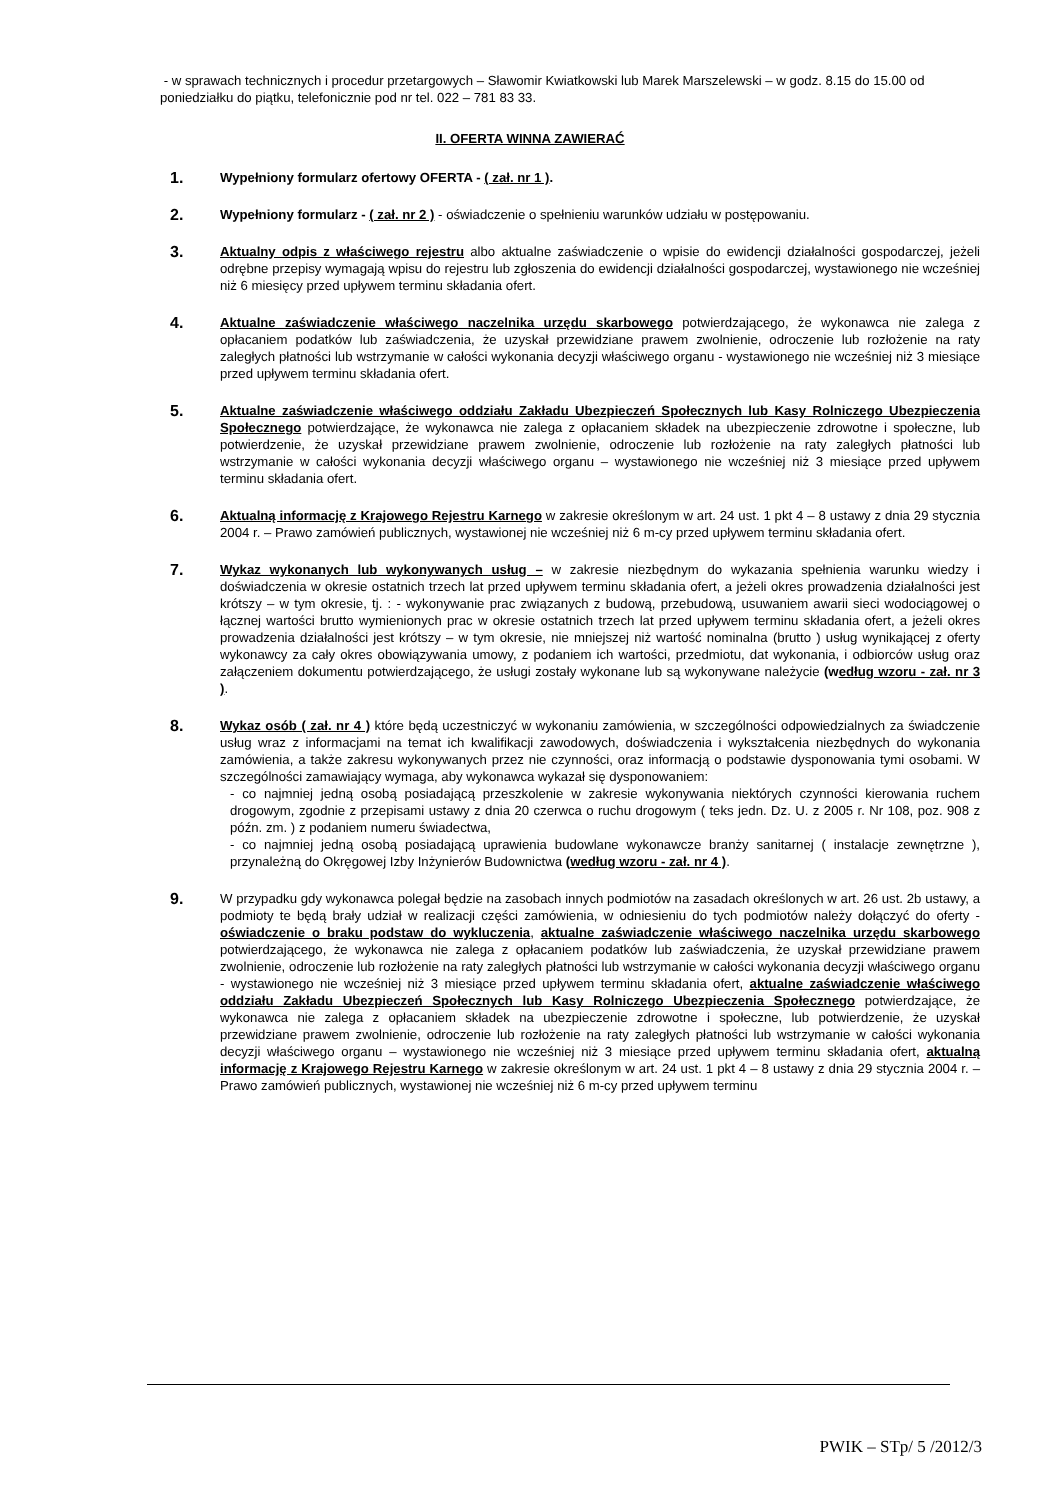- w sprawach technicznych i procedur przetargowych – Sławomir Kwiatkowski lub Marek Marszelewski – w godz. 8.15 do 15.00 od poniedziałku do piątku, telefonicznie pod nr tel. 022 – 781 83 33.
II. OFERTA WINNA ZAWIERAĆ
1.
Wypełniony formularz ofertowy OFERTA - ( zał. nr 1 ).
2.
Wypełniony formularz - ( zał. nr 2 ) - oświadczenie o spełnieniu warunków udziału w postępowaniu.
3.
Aktualny odpis z właściwego rejestru albo aktualne zaświadczenie o wpisie do ewidencji działalności gospodarczej, jeżeli odrębne przepisy wymagają wpisu do rejestru lub zgłoszenia do ewidencji działalności gospodarczej, wystawionego nie wcześniej niż 6 miesięcy przed upływem terminu składania ofert.
4.
Aktualne zaświadczenie właściwego naczelnika urzędu skarbowego potwierdzającego, że wykonawca nie zalega z opłacaniem podatków lub zaświadczenia, że uzyskał przewidziane prawem zwolnienie, odroczenie lub rozłożenie na raty zaległych płatności lub wstrzymanie w całości wykonania decyzji właściwego organu - wystawionego nie wcześniej niż 3 miesiące przed upływem terminu składania ofert.
5.
Aktualne zaświadczenie właściwego oddziału Zakładu Ubezpieczeń Społecznych lub Kasy Rolniczego Ubezpieczenia Społecznego potwierdzające, że wykonawca nie zalega z opłacaniem składek na ubezpieczenie zdrowotne i społeczne, lub potwierdzenie, że uzyskał przewidziane prawem zwolnienie, odroczenie lub rozłożenie na raty zaległych płatności lub wstrzymanie w całości wykonania decyzji właściwego organu – wystawionego nie wcześniej niż 3 miesiące przed upływem terminu składania ofert.
6.
Aktualną informację z Krajowego Rejestru Karnego w zakresie określonym w art. 24 ust. 1 pkt 4 – 8 ustawy z dnia 29 stycznia 2004 r. – Prawo zamówień publicznych, wystawionej nie wcześniej niż 6 m-cy przed upływem terminu składania ofert.
7.
Wykaz wykonanych lub wykonywanych usług – w zakresie niezbędnym do wykazania spełnienia warunku wiedzy i doświadczenia w okresie ostatnich trzech lat przed upływem terminu składania ofert, a jeżeli okres prowadzenia działalności jest krótszy – w tym okresie, tj. : - wykonywanie prac związanych z budową, przebudową, usuwaniem awarii sieci wodociągowej o łącznej wartości brutto wymienionych prac w okresie ostatnich trzech lat przed upływem terminu składania ofert, a jeżeli okres prowadzenia działalności jest krótszy – w tym okresie, nie mniejszej niż wartość nominalna (brutto ) usług wynikającej z oferty wykonawcy za cały okres obowiązywania umowy, z podaniem ich wartości, przedmiotu, dat wykonania, i odbiorców usług oraz załączeniem dokumentu potwierdzającego, że usługi zostały wykonane lub są wykonywane należycie (według wzoru - zał. nr 3 ).
8.
Wykaz osób ( zał. nr 4 ) które będą uczestniczyć w wykonaniu zamówienia, w szczególności odpowiedzialnych za świadczenie usług wraz z informacjami na temat ich kwalifikacji zawodowych, doświadczenia i wykształcenia niezbędnych do wykonania zamówienia, a także zakresu wykonywanych przez nie czynności, oraz informacją o podstawie dysponowania tymi osobami. W szczególności zamawiający wymaga, aby wykonawca wykazał się dysponowaniem:
- co najmniej jedną osobą posiadającą przeszkolenie w zakresie wykonywania niektórych czynności kierowania ruchem drogowym, zgodnie z przepisami ustawy z dnia 20 czerwca o ruchu drogowym ( teks jedn. Dz. U. z 2005 r. Nr 108, poz. 908 z późn. zm. ) z podaniem numeru świadectwa,
- co najmniej jedną osobą posiadającą uprawienia budowlane wykonawcze branży sanitarnej ( instalacje zewnętrzne ), przynależną do Okręgowej Izby Inżynierów Budownictwa (według wzoru - zał. nr 4 ).
9.
W przypadku gdy wykonawca polegał będzie na zasobach innych podmiotów na zasadach określonych w art. 26 ust. 2b ustawy, a podmioty te będą brały udział w realizacji części zamówienia, w odniesieniu do tych podmiotów należy dołączyć do oferty - oświadczenie o braku podstaw do wykluczenia, aktualne zaświadczenie właściwego naczelnika urzędu skarbowego potwierdzającego, że wykonawca nie zalega z opłacaniem podatków lub zaświadczenia, że uzyskał przewidziane prawem zwolnienie, odroczenie lub rozłożenie na raty zaległych płatności lub wstrzymanie w całości wykonania decyzji właściwego organu - wystawionego nie wcześniej niż 3 miesiące przed upływem terminu składania ofert, aktualne zaświadczenie właściwego oddziału Zakładu Ubezpieczeń Społecznych lub Kasy Rolniczego Ubezpieczenia Społecznego potwierdzające, że wykonawca nie zalega z opłacaniem składek na ubezpieczenie zdrowotne i społeczne, lub potwierdzenie, że uzyskał przewidziane prawem zwolnienie, odroczenie lub rozłożenie na raty zaległych płatności lub wstrzymanie w całości wykonania decyzji właściwego organu – wystawionego nie wcześniej niż 3 miesiące przed upływem terminu składania ofert, aktualną informację z Krajowego Rejestru Karnego w zakresie określonym w art. 24 ust. 1 pkt 4 – 8 ustawy z dnia 29 stycznia 2004 r. – Prawo zamówień publicznych, wystawionej nie wcześniej niż 6 m-cy przed upływem terminu
PWIK – STp/ 5 /2012/3